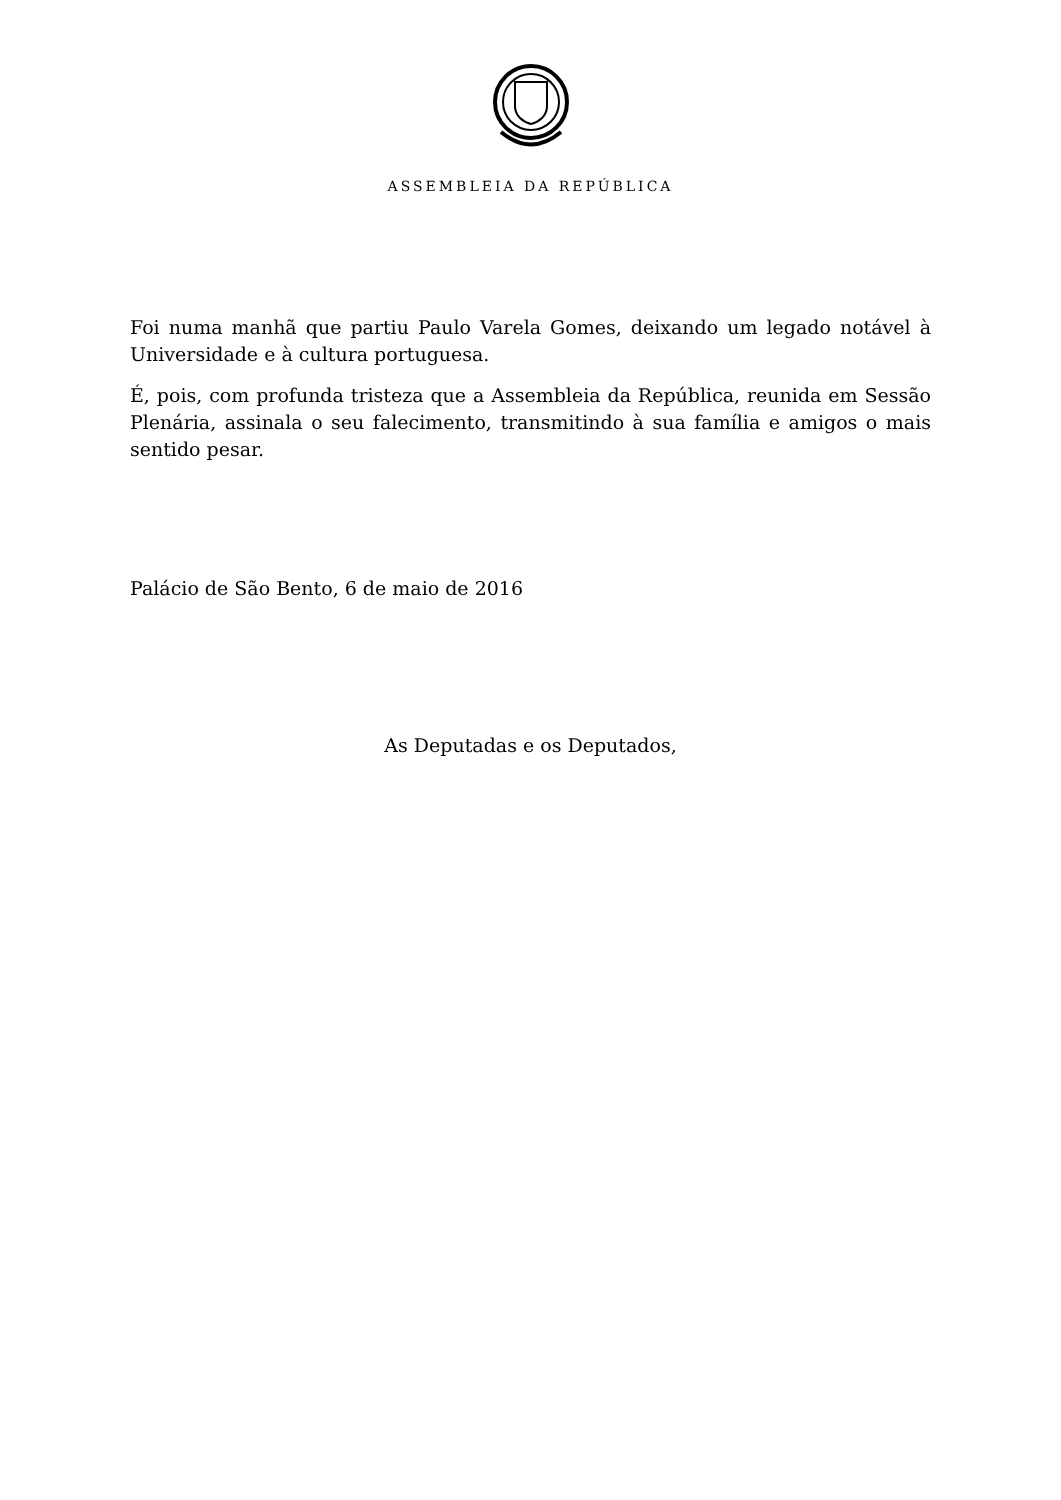ASSEMBLEIA DA REPÚBLICA
Foi numa manhã que partiu Paulo Varela Gomes, deixando um legado notável à Universidade e à cultura portuguesa.
É, pois, com profunda tristeza que a Assembleia da República, reunida em Sessão Plenária, assinala o seu falecimento, transmitindo à sua família e amigos o mais sentido pesar.
Palácio de São Bento, 6 de maio de 2016
As Deputadas e os Deputados,